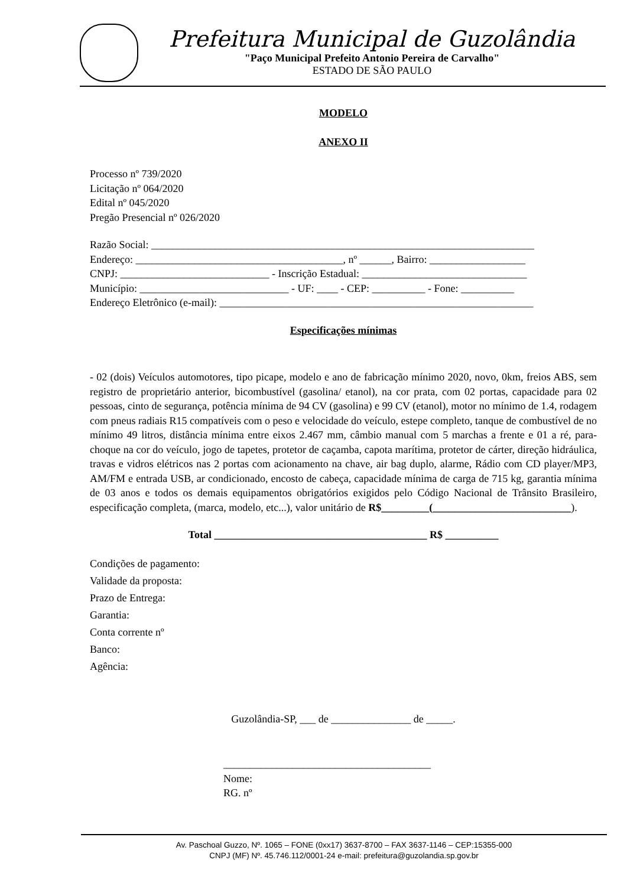Prefeitura Municipal de Guzolândia
"Paço Municipal Prefeito Antonio Pereira de Carvalho"
ESTADO DE SÃO PAULO
MODELO
ANEXO II
Processo nº 739/2020
Licitação nº 064/2020
Edital nº 045/2020
Pregão Presencial nº 026/2020
Razão Social: ________________________________________________________________________
Endereço: _______________________________________, nº ______, Bairro: __________________
CNPJ: ____________________________ - Inscrição Estadual: _______________________________
Município: ____________________________ - UF: ____ - CEP: __________ - Fone: __________
Endereço Eletrônico (e-mail): ___________________________________________________________
Especificações mínimas
- 02 (dois) Veículos automotores, tipo picape, modelo e ano de fabricação mínimo 2020, novo, 0km, freios ABS, sem registro de proprietário anterior, bicombustível (gasolina/ etanol), na cor prata, com 02 portas, capacidade para 02 pessoas, cinto de segurança, potência mínima de 94 CV (gasolina) e 99 CV (etanol), motor no mínimo de 1.4, rodagem com pneus radiais R15 compatíveis com o peso e velocidade do veículo, estepe completo, tanque de combustível de no mínimo 49 litros, distância mínima entre eixos 2.467 mm, câmbio manual com 5 marchas a frente e 01 a ré, para-choque na cor do veículo, jogo de tapetes, protetor de caçamba, capota marítima, protetor de cárter, direção hidráulica, travas e vidros elétricos nas 2 portas com acionamento na chave, air bag duplo, alarme, Rádio com CD player/MP3, AM/FM e entrada USB, ar condicionado, encosto de cabeça, capacidade mínima de carga de 715 kg, garantia mínima de 03 anos e todos os demais equipamentos obrigatórios exigidos pelo Código Nacional de Trânsito Brasileiro, especificação completa, (marca, modelo, etc...), valor unitário de R$_________(__________________________).
Total ________________________________________ R$ __________
Condições de pagamento:
Validade da proposta:
Prazo de Entrega:
Garantia:
Conta corrente nº
Banco:
Agência:
Guzolândia-SP, ___ de _______________ de _____.
_______________________________________
Nome:
RG. nº
Av. Paschoal Guzzo, Nº. 1065 – FONE (0xx17) 3637-8700 – FAX 3637-1146 – CEP:15355-000
CNPJ (MF) Nº. 45.746.112/0001-24 e-mail: prefeitura@guzolandia.sp.gov.br